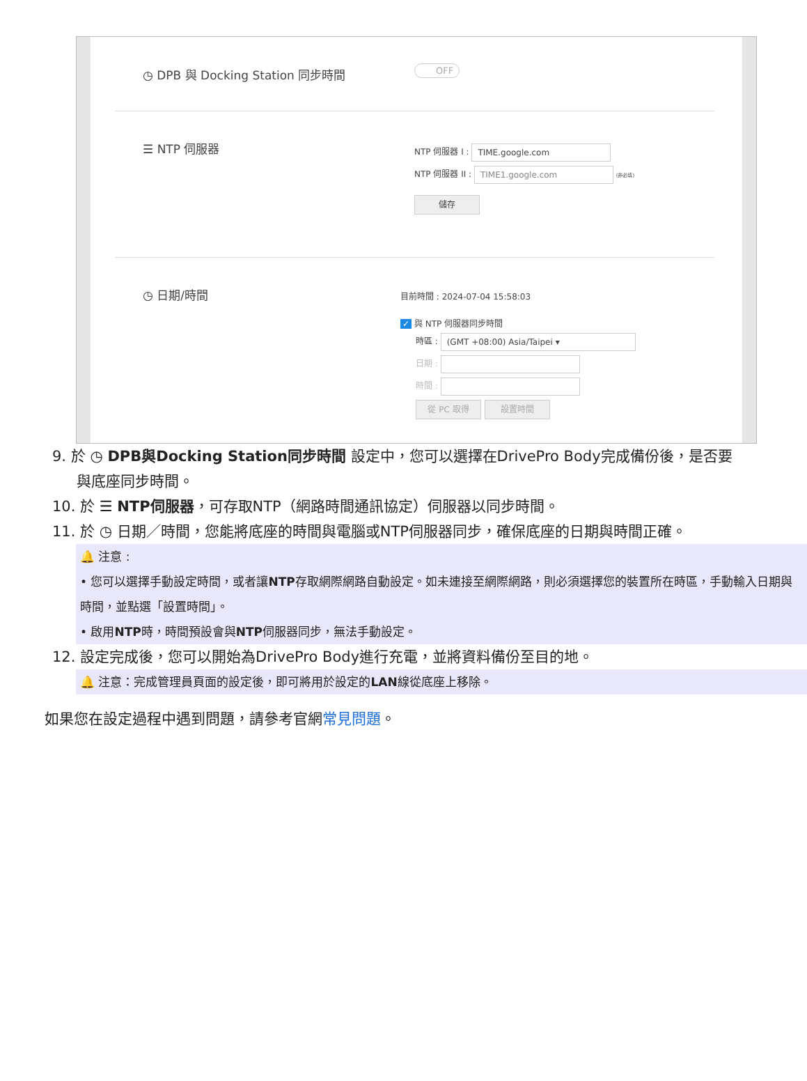◷ DPB 與 Docking Station 同步時間
OFF
☰ NTP 伺服器
NTP 伺服器 I : TIME.google.com
NTP 伺服器 II : TIME1.google.com (非必填)
儲存
◷ 日期/時間
目前時間 : 2024-07-04 15:58:03
✓ 與 NTP 伺服器同步時間
時區 : (GMT +08:00) Asia/Taipei ▾
日期 :
時間 :
從 PC 取得 設置時間
9. 於 ◷ DPB與Docking Station同步時間 設定中，您可以選擇在DrivePro Body完成備份後，是否要
與底座同步時間。
10. 於 ☰ NTP伺服器，可存取NTP（網路時間通訊協定）伺服器以同步時間。
11. 於 ◷ 日期／時間，您能將底座的時間與電腦或NTP伺服器同步，確保底座的日期與時間正確。
🔔 注意 :
• 您可以選擇手動設定時間，或者讓NTP存取網際網路自動設定。如未連接至網際網路，則必須選擇您的裝置所在時區，手動輸入日期與時間，並點選「設置時間」。
• 啟用NTP時，時間預設會與NTP伺服器同步，無法手動設定。
12. 設定完成後，您可以開始為DrivePro Body進行充電，並將資料備份至目的地。
🔔 注意：完成管理員頁面的設定後，即可將用於設定的LAN線從底座上移除。
如果您在設定過程中遇到問題，請參考官網常見問題。